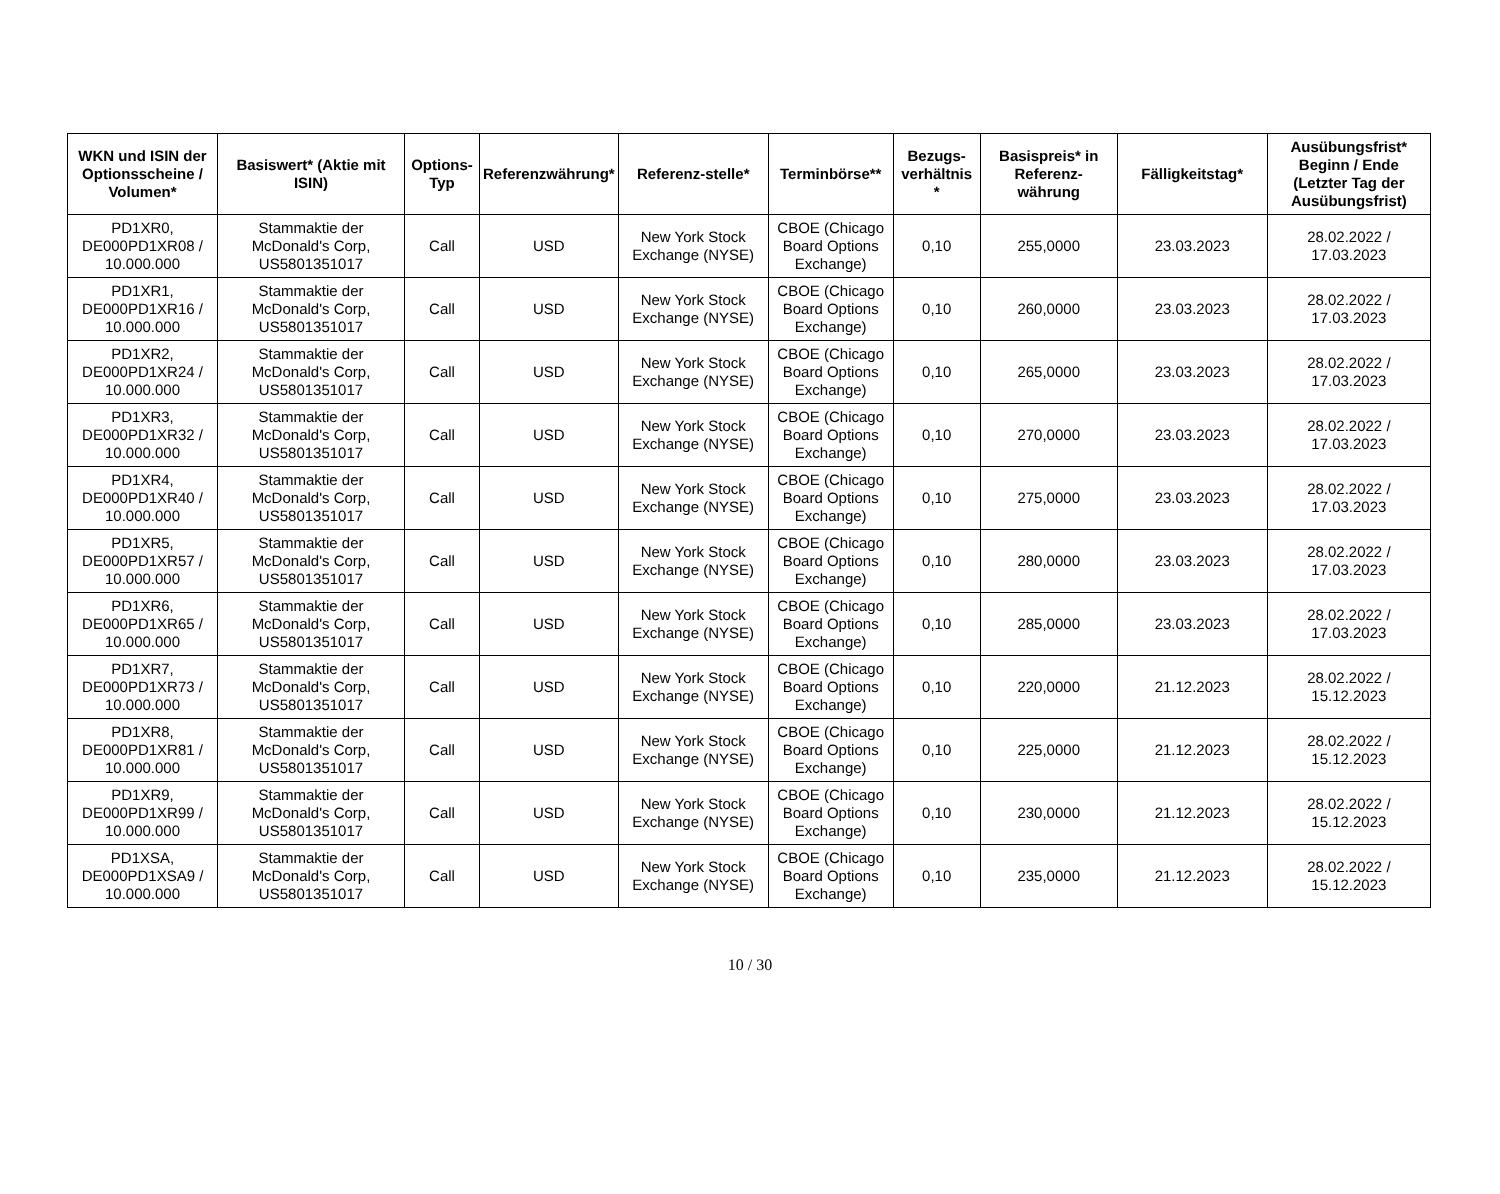| WKN und ISIN der Optionsscheine / Volumen* | Basiswert* (Aktie mit ISIN) | Options-Typ | Referenzwährung* | Referenz-stelle* | Terminbörse** | Bezugs-verhältnis * | Basispreis* in Referenz-währung | Fälligkeitstag* | Ausübungsfrist* Beginn / Ende (Letzter Tag der Ausübungsfrist) |
| --- | --- | --- | --- | --- | --- | --- | --- | --- | --- |
| PD1XR0, DE000PD1XR08 / 10.000.000 | Stammaktie der McDonald's Corp, US5801351017 | Call | USD | New York Stock Exchange (NYSE) | CBOE (Chicago Board Options Exchange) | 0,10 | 255,0000 | 23.03.2023 | 28.02.2022 / 17.03.2023 |
| PD1XR1, DE000PD1XR16 / 10.000.000 | Stammaktie der McDonald's Corp, US5801351017 | Call | USD | New York Stock Exchange (NYSE) | CBOE (Chicago Board Options Exchange) | 0,10 | 260,0000 | 23.03.2023 | 28.02.2022 / 17.03.2023 |
| PD1XR2, DE000PD1XR24 / 10.000.000 | Stammaktie der McDonald's Corp, US5801351017 | Call | USD | New York Stock Exchange (NYSE) | CBOE (Chicago Board Options Exchange) | 0,10 | 265,0000 | 23.03.2023 | 28.02.2022 / 17.03.2023 |
| PD1XR3, DE000PD1XR32 / 10.000.000 | Stammaktie der McDonald's Corp, US5801351017 | Call | USD | New York Stock Exchange (NYSE) | CBOE (Chicago Board Options Exchange) | 0,10 | 270,0000 | 23.03.2023 | 28.02.2022 / 17.03.2023 |
| PD1XR4, DE000PD1XR40 / 10.000.000 | Stammaktie der McDonald's Corp, US5801351017 | Call | USD | New York Stock Exchange (NYSE) | CBOE (Chicago Board Options Exchange) | 0,10 | 275,0000 | 23.03.2023 | 28.02.2022 / 17.03.2023 |
| PD1XR5, DE000PD1XR57 / 10.000.000 | Stammaktie der McDonald's Corp, US5801351017 | Call | USD | New York Stock Exchange (NYSE) | CBOE (Chicago Board Options Exchange) | 0,10 | 280,0000 | 23.03.2023 | 28.02.2022 / 17.03.2023 |
| PD1XR6, DE000PD1XR65 / 10.000.000 | Stammaktie der McDonald's Corp, US5801351017 | Call | USD | New York Stock Exchange (NYSE) | CBOE (Chicago Board Options Exchange) | 0,10 | 285,0000 | 23.03.2023 | 28.02.2022 / 17.03.2023 |
| PD1XR7, DE000PD1XR73 / 10.000.000 | Stammaktie der McDonald's Corp, US5801351017 | Call | USD | New York Stock Exchange (NYSE) | CBOE (Chicago Board Options Exchange) | 0,10 | 220,0000 | 21.12.2023 | 28.02.2022 / 15.12.2023 |
| PD1XR8, DE000PD1XR81 / 10.000.000 | Stammaktie der McDonald's Corp, US5801351017 | Call | USD | New York Stock Exchange (NYSE) | CBOE (Chicago Board Options Exchange) | 0,10 | 225,0000 | 21.12.2023 | 28.02.2022 / 15.12.2023 |
| PD1XR9, DE000PD1XR99 / 10.000.000 | Stammaktie der McDonald's Corp, US5801351017 | Call | USD | New York Stock Exchange (NYSE) | CBOE (Chicago Board Options Exchange) | 0,10 | 230,0000 | 21.12.2023 | 28.02.2022 / 15.12.2023 |
| PD1XSA, DE000PD1XSA9 / 10.000.000 | Stammaktie der McDonald's Corp, US5801351017 | Call | USD | New York Stock Exchange (NYSE) | CBOE (Chicago Board Options Exchange) | 0,10 | 235,0000 | 21.12.2023 | 28.02.2022 / 15.12.2023 |
10 / 30